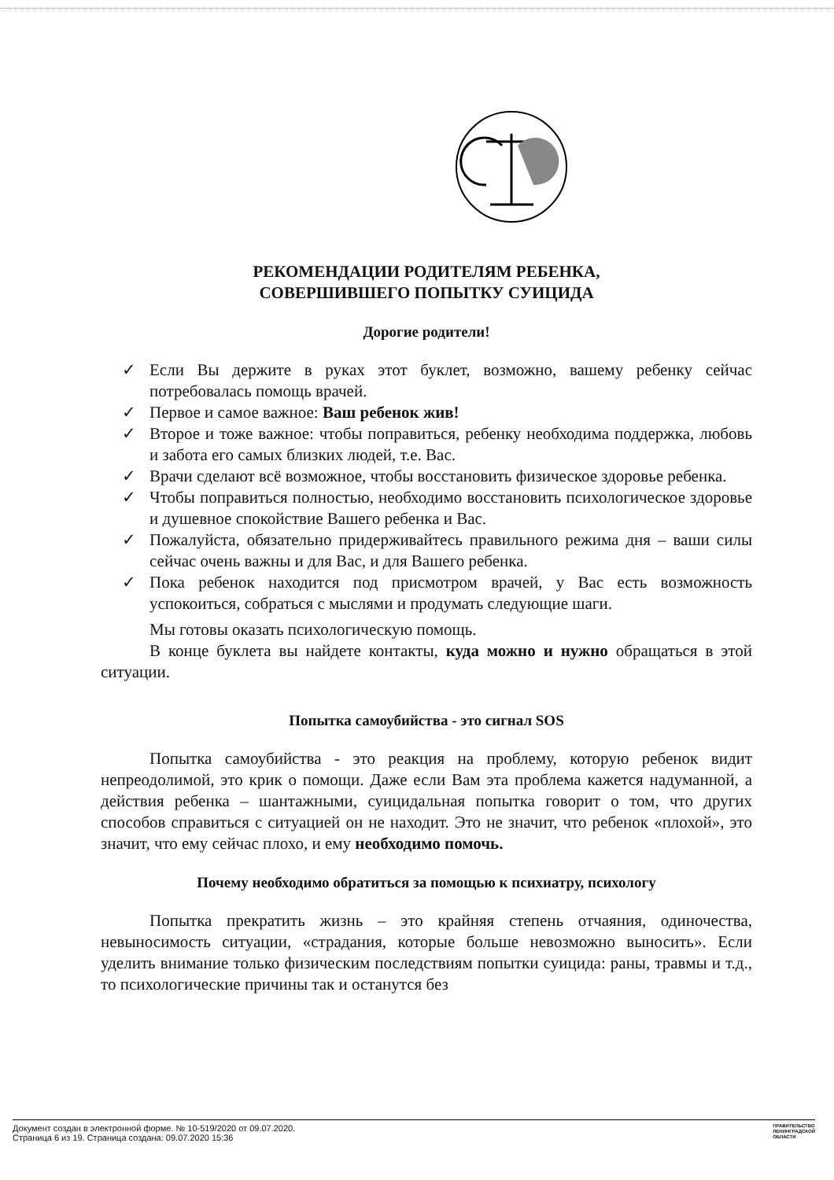РЕКОМЕНДАЦИИ РОДИТЕЛЯМ РЕБЕНКА,
СОВЕРШИВШЕГО ПОПЫТКУ СУИЦИДА
Дорогие родители!
✓ Если Вы держите в руках этот буклет, возможно, вашему ребенку сейчас потребовалась помощь врачей.
✓ Первое и самое важное: Ваш ребенок жив!
✓ Второе и тоже важное: чтобы поправиться, ребенку необходима поддержка, любовь и забота его самых близких людей, т.е. Вас.
✓ Врачи сделают всё возможное, чтобы восстановить физическое здоровье ребенка.
✓ Чтобы поправиться полностью, необходимо восстановить психологическое здоровье и душевное спокойствие Вашего ребенка и Вас.
✓ Пожалуйста, обязательно придерживайтесь правильного режима дня – ваши силы сейчас очень важны и для Вас, и для Вашего ребенка.
✓ Пока ребенок находится под присмотром врачей, у Вас есть возможность успокоиться, собраться с мыслями и продумать следующие шаги.
Мы готовы оказать психологическую помощь.
В конце буклета вы найдете контакты, куда можно и нужно обращаться в этой ситуации.
Попытка самоубийства - это сигнал SOS
Попытка самоубийства - это реакция на проблему, которую ребенок видит непреодолимой, это крик о помощи. Даже если Вам эта проблема кажется надуманной, а действия ребенка – шантажными, суицидальная попытка говорит о том, что других способов справиться с ситуацией он не находит. Это не значит, что ребенок «плохой», это значит, что ему сейчас плохо, и ему необходимо помочь.
Почему необходимо обратиться за помощью к психиатру, психологу
Попытка прекратить жизнь – это крайняя степень отчаяния, одиночества, невыносимость ситуации, «страдания, которые больше невозможно выносить». Если уделить внимание только физическим последствиям попытки суицида: раны, травмы и т.д., то психологические причины так и останутся без
Документ создан в электронной форме. № 10-519/2020 от 09.07.2020.
Страница 6 из 19. Страница создана: 09.07.2020 15:36
ПРАВИТЕЛЬСТВО
ЛЕНИНГРАДСКОЙ
ОБЛАСТИ